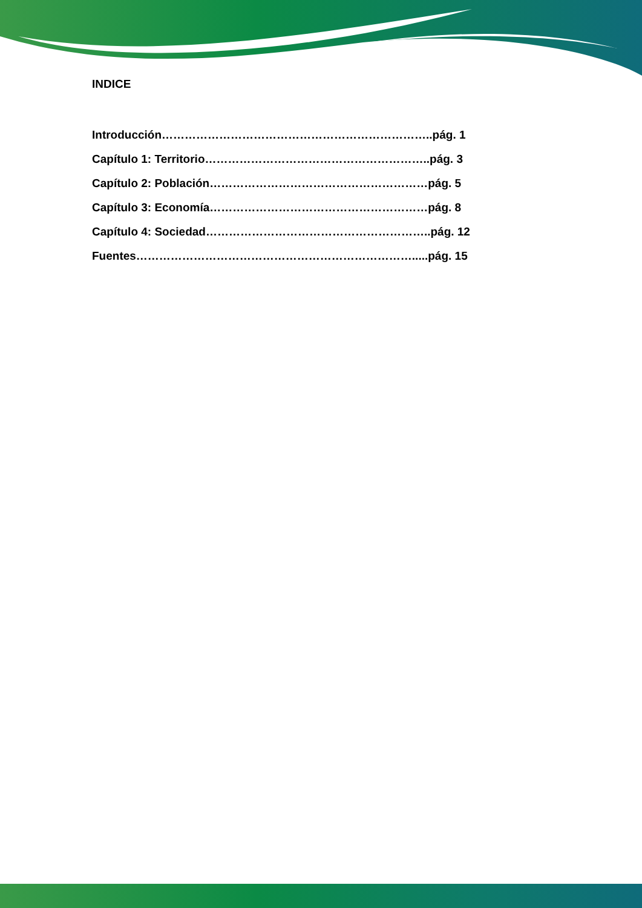INDICE
Introducción……………………………………………………………..pág. 1
Capítulo 1: Territorio…………………………………………………..pág. 3
Capítulo 2: Población…………………………………………………pág. 5
Capítulo 3: Economía…………………………………………………pág. 8
Capítulo 4: Sociedad…………………………………………………..pág. 12
Fuentes……………………………………………………………….....pág. 15